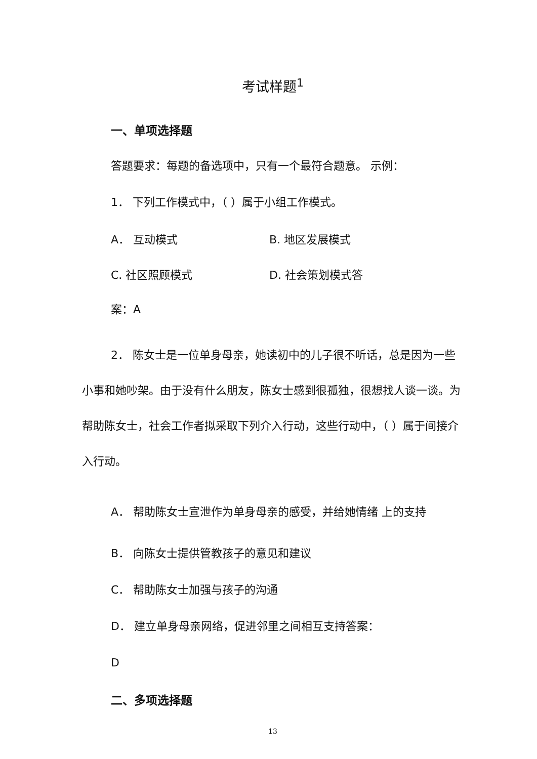考试样题<sup>1</sup>
一、单项选择题
答题要求：每题的备选项中，只有一个最符合题意。 示例：
1． 下列工作模式中，（ ）属于小组工作模式。
A． 互动模式 B. 地区发展模式
C. 社区照顾模式 D. 社会策划模式答
案：A
2． 陈女士是一位单身母亲，她读初中的儿子很不听话，总是因为一些小事和她吵架。由于没有什么朋友，陈女士感到很孤独，很想找人谈一谈。为帮助陈女士，社会工作者拟采取下列介入行动，这些行动中，（ ）属于间接介入行动。
A． 帮助陈女士宣泄作为单身母亲的感受，并给她情绪 上的支持
B． 向陈女士提供管教孩子的意见和建议
C． 帮助陈女士加强与孩子的沟通
D． 建立单身母亲网络，促进邻里之间相互支持答案：
D
二、多项选择题
13